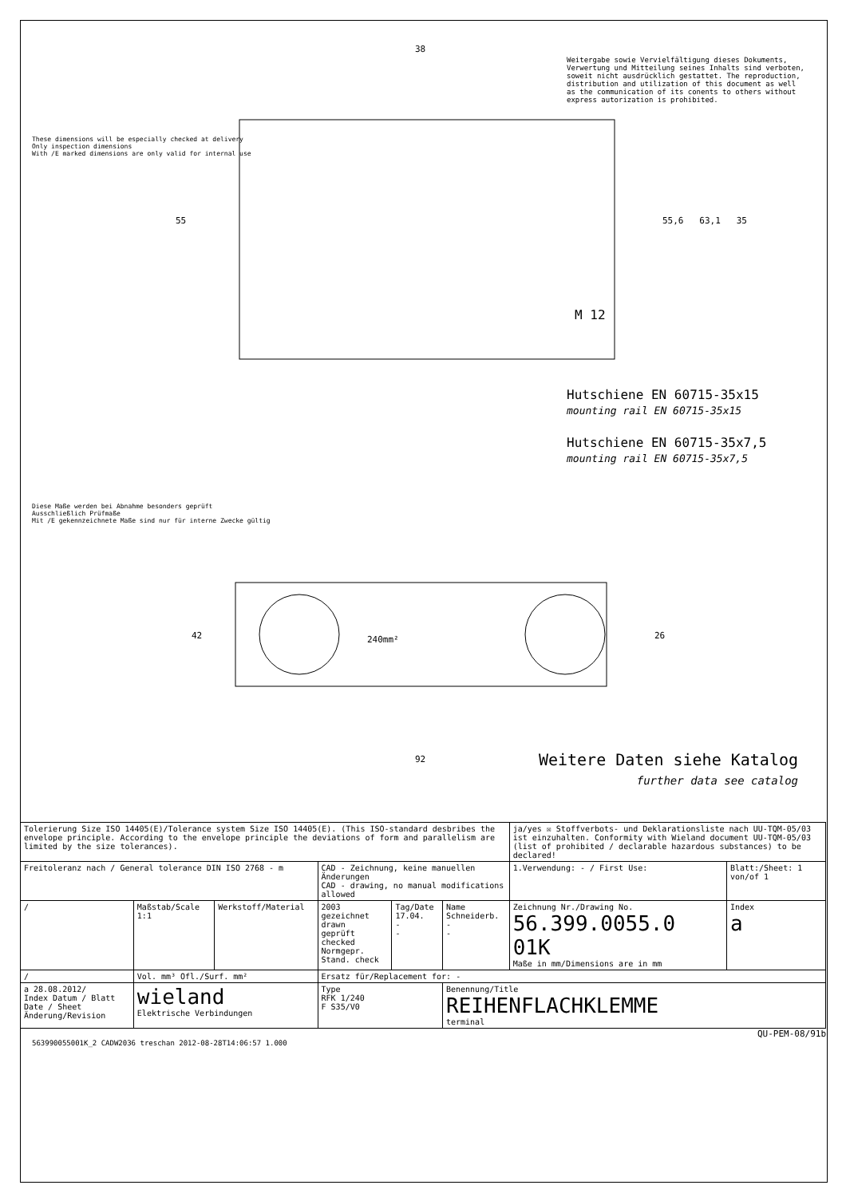38
55 55,6 63,1 35
M 12
Hutschiene EN 60715-35x15
mounting rail EN 60715-35x15
Hutschiene EN 60715-35x7,5
mounting rail EN 60715-35x7,5
42 26
240mm²
92
These dimensions will be especially checked at delivery
Only inspection dimensions
With /E marked dimensions are only valid for internal use
Diese Maße werden bei Abnahme besonders geprüft
Ausschließlich Prüfmaße
Mit /E gekennzeichnete Maße sind nur für interne Zwecke gültig
Weitergabe sowie Vervielfältigung dieses Dokuments, Verwertung und Mitteilung seines Inhalts sind verboten, soweit nicht ausdrücklich gestattet. The reproduction, distribution and utilization of this document as well as the communication of its conents to others without express autorization is prohibited.
Weitere Daten siehe Katalog
further data see catalog
| Tolerierung Size ISO 14405(E)/Tolerance system Size ISO 14405(E). (This ISO-standard desbribes the envelope principle. According to the envelope principle the deviations of form and parallelism are limited by the size tolerances). | | | | | | ja/yes ☒ Stoffverbots- und Deklarationsliste nach UU-TQM-05/03 ist einzuhalten. Conformity with Wieland document UU-TQM-05/03 (list of prohibited / declarable hazardous substances) to be declared! | | |
| Freitoleranz nach / General tolerance DIN ISO 2768 - m | | | CAD - Zeichnung, keine manuellen Änderungen CAD - drawing, no manual modifications allowed | | | 1.Verwendung: - / First Use: | Blatt:/Sheet: 1 von/of 1 | |
| / | Maßstab/Scale 1:1 | Werkstoff/Material | 2003 gezeichnet drawn geprüft checked Normgepr. Stand. check | Tag/Date 17.04. - - | Name Schneiderb. - - | Zeichnung Nr./Drawing No. 56.399.0055.0 01K Maße in mm/Dimensions are in mm | | Index a |
| / | Vol. mm³ Ofl./Surf. mm² | | Ersatz für/Replacement for: - | | | | | |
| a 28.08.2012/ Index Datum / Blatt Date / Sheet Änderung/Revision | wieland Elektrische Verbindungen | | Type RFK 1/240 F S35/V0 | | Benennung/Title REIHENFLACHKLEMME terminal | | | |
QU-PEM-08/91b
563990055001K_2 CADW2036 treschan 2012-08-28T14:06:57 1.000